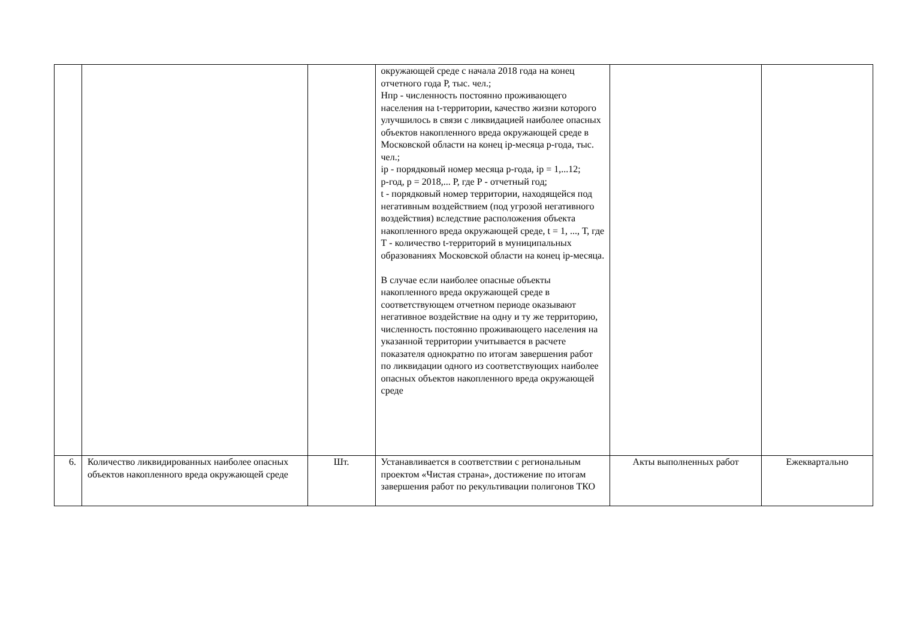| | | | окружающей среде с начала 2018 года на конец отчетного года Р, тыс. чел.; Нпр - численность постоянно проживающего населения на t-территории, качество жизни которого улучшилось в связи с ликвидацией наиболее опасных объектов накопленного вреда окружающей среде в Московской области на конец ip-месяца р-года, тыс. чел.; ip - порядковый номер месяца р-года, ip = 1,...12; р-год, р = 2018,... Р, где Р - отчетный год; t - порядковый номер территории, находящейся под негативным воздействием (под угрозой негативного воздействия) вследствие расположения объекта накопленного вреда окружающей среде, t = 1, ..., Т, где Т - количество t-территорий в муниципальных образованиях Московской области на конец ip-месяца. В случае если наиболее опасные объекты накопленного вреда окружающей среде в соответствующем отчетном периоде оказывают негативное воздействие на одну и ту же территорию, численность постоянно проживающего населения на указанной территории учитывается в расчете показателя однократно по итогам завершения работ по ликвидации одного из соответствующих наиболее опасных объектов накопленного вреда окружающей среде | | |
| 6. | Количество ликвидированных наиболее опасных объектов накопленного вреда окружающей среде | Шт. | Устанавливается в соответствии с региональным проектом «Чистая страна», достижение по итогам завершения работ по рекультивации полигонов ТКО | Акты выполненных работ | Ежеквартально |